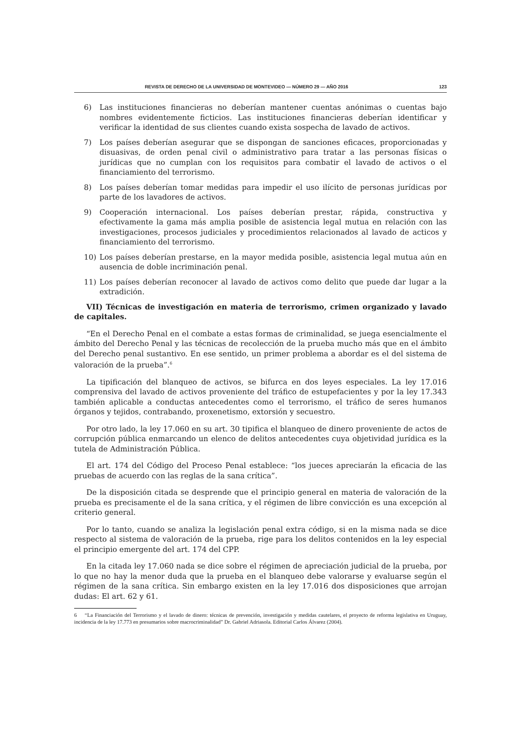REVISTA DE DERECHO DE LA UNIVERSIDAD DE MONTEVIDEO — NÚMERO 29 — AÑO 2016 123
6) Las instituciones financieras no deberían mantener cuentas anónimas o cuentas bajo nombres evidentemente ficticios. Las instituciones financieras deberían identificar y verificar la identidad de sus clientes cuando exista sospecha de lavado de activos.
7) Los países deberían asegurar que se dispongan de sanciones eficaces, proporcionadas y disuasivas, de orden penal civil o administrativo para tratar a las personas físicas o jurídicas que no cumplan con los requisitos para combatir el lavado de activos o el financiamiento del terrorismo.
8) Los países deberían tomar medidas para impedir el uso ilícito de personas jurídicas por parte de los lavadores de activos.
9) Cooperación internacional. Los países deberían prestar, rápida, constructiva y efectivamente la gama más amplia posible de asistencia legal mutua en relación con las investigaciones, procesos judiciales y procedimientos relacionados al lavado de acticos y financiamiento del terrorismo.
10) Los países deberían prestarse, en la mayor medida posible, asistencia legal mutua aún en ausencia de doble incriminación penal.
11) Los países deberían reconocer al lavado de activos como delito que puede dar lugar a la extradición.
VII) Técnicas de investigación en materia de terrorismo, crimen organizado y lavado de capitales.
“En el Derecho Penal en el combate a estas formas de criminalidad, se juega esencialmente el ámbito del Derecho Penal y las técnicas de recolección de la prueba mucho más que en el ámbito del Derecho penal sustantivo. En ese sentido, un primer problema a abordar es el del sistema de valoración de la prueba”.<sup>6</sup>
La tipificación del blanqueo de activos, se bifurca en dos leyes especiales. La ley 17.016 comprensiva del lavado de activos proveniente del tráfico de estupefacientes y por la ley 17.343 también aplicable a conductas antecedentes como el terrorismo, el tráfico de seres humanos órganos y tejidos, contrabando, proxenetismo, extorsión y secuestro.
Por otro lado, la ley 17.060 en su art. 30 tipifica el blanqueo de dinero proveniente de actos de corrupción pública enmarcando un elenco de delitos antecedentes cuya objetividad jurídica es la tutela de Administración Pública.
El art. 174 del Código del Proceso Penal establece: “los jueces apreciarán la eficacia de las pruebas de acuerdo con las reglas de la sana crítica”.
De la disposición citada se desprende que el principio general en materia de valoración de la prueba es precisamente el de la sana crítica, y el régimen de libre convicción es una excepción al criterio general.
Por lo tanto, cuando se analiza la legislación penal extra código, si en la misma nada se dice respecto al sistema de valoración de la prueba, rige para los delitos contenidos en la ley especial el principio emergente del art. 174 del CPP.
En la citada ley 17.060 nada se dice sobre el régimen de apreciación judicial de la prueba, por lo que no hay la menor duda que la prueba en el blanqueo debe valorarse y evaluarse según el régimen de la sana crítica. Sin embargo existen en la ley 17.016 dos disposiciones que arrojan dudas: El art. 62 y 61.
6 “La Financiación del Terrorismo y el lavado de dinero: técnicas de prevención, investigación y medidas cautelares, el proyecto de reforma legislativa en Uruguay, incidencia de la ley 17.773 en presumarios sobre macrocriminalidad” Dr. Gabriel Adriasola. Editorial Carlos Álvarez (2004).